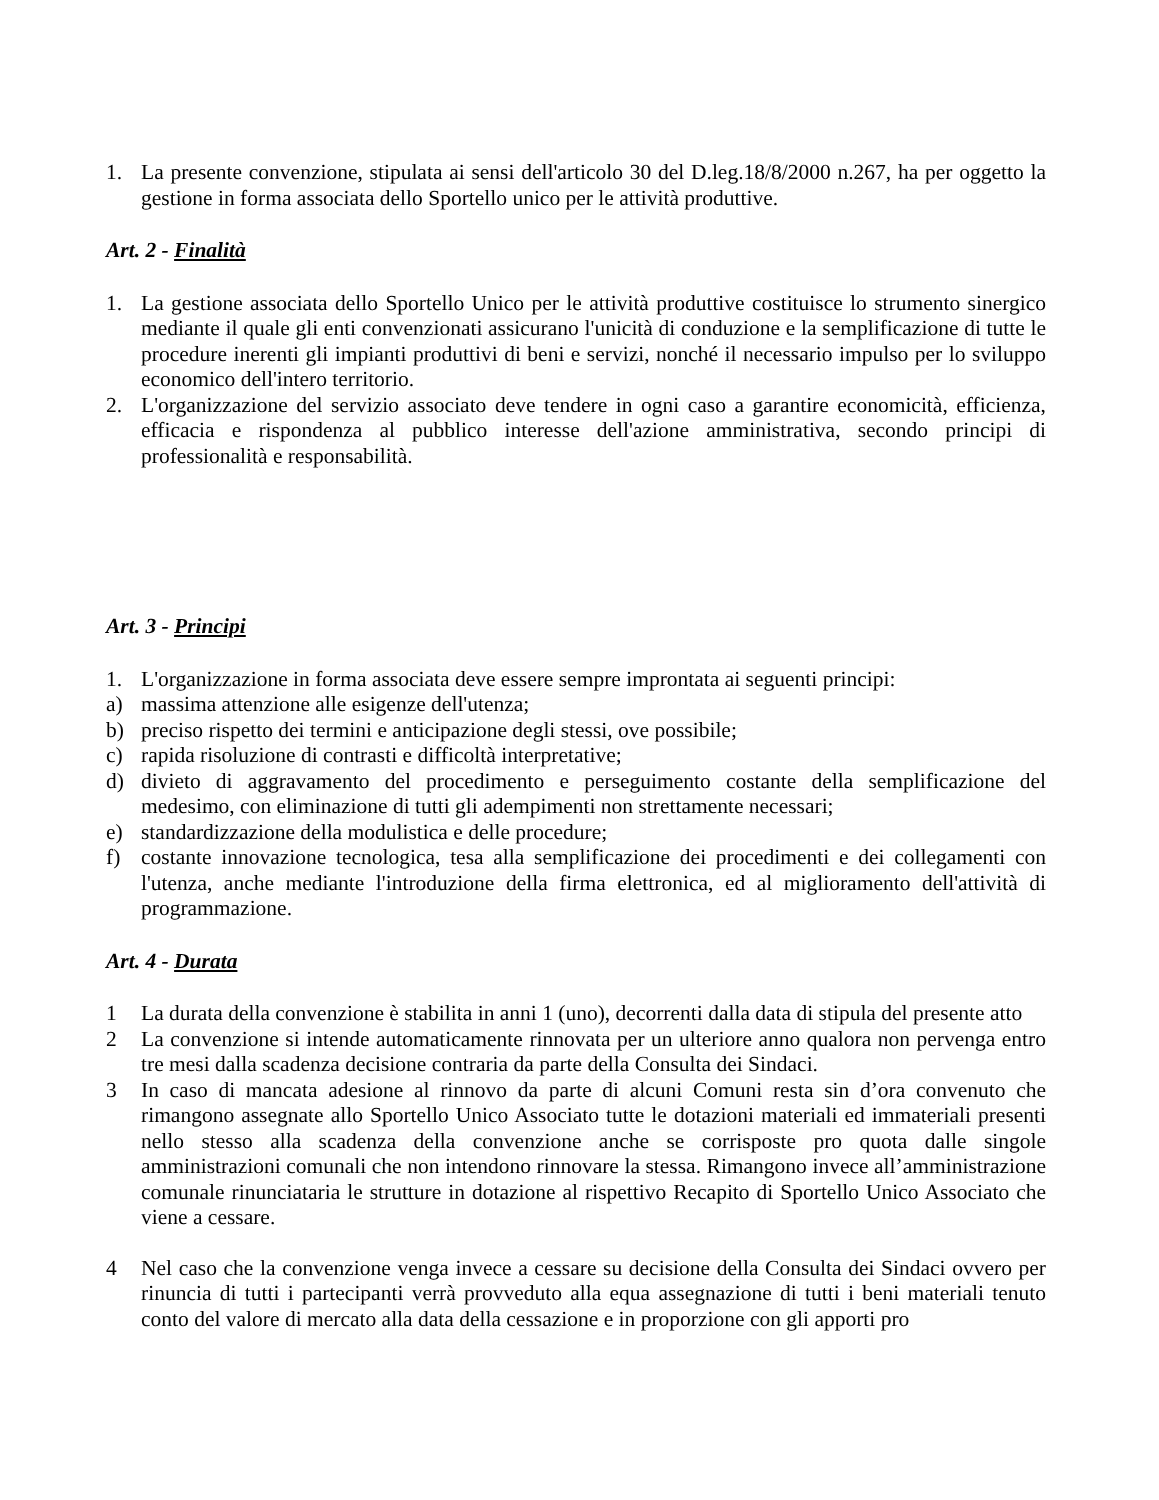1. La presente convenzione, stipulata ai sensi dell'articolo 30 del D.leg.18/8/2000 n.267, ha per oggetto la gestione in forma associata dello Sportello unico per le attività produttive.
Art. 2 - Finalità
1. La gestione associata dello Sportello Unico per le attività produttive costituisce lo strumento sinergico mediante il quale gli enti convenzionati assicurano l'unicità di conduzione e la semplificazione di tutte le procedure inerenti gli impianti produttivi di beni e servizi, nonché il necessario impulso per lo sviluppo economico dell'intero territorio.
2. L'organizzazione del servizio associato deve tendere in ogni caso a garantire economicità, efficienza, efficacia e rispondenza al pubblico interesse dell'azione amministrativa, secondo principi di professionalità e responsabilità.
Art. 3 - Principi
1. L'organizzazione in forma associata deve essere sempre improntata ai seguenti principi:
a) massima attenzione alle esigenze dell'utenza;
b) preciso rispetto dei termini e anticipazione degli stessi, ove possibile;
c) rapida risoluzione di contrasti e difficoltà interpretative;
d) divieto di aggravamento del procedimento e perseguimento costante della semplificazione del medesimo, con eliminazione di tutti gli adempimenti non strettamente necessari;
e) standardizzazione della modulistica e delle procedure;
f) costante innovazione tecnologica, tesa alla semplificazione dei procedimenti e dei collegamenti con l'utenza, anche mediante l'introduzione della firma elettronica, ed al miglioramento dell'attività di programmazione.
Art. 4 - Durata
1 La durata della convenzione è stabilita in anni 1 (uno), decorrenti dalla data di stipula del presente atto
2 La convenzione si intende automaticamente rinnovata per un ulteriore anno qualora non pervenga entro tre mesi dalla scadenza decisione contraria da parte della Consulta dei Sindaci.
3 In caso di mancata adesione al rinnovo da parte di alcuni Comuni resta sin d’ora convenuto che rimangono assegnate allo Sportello Unico Associato tutte le dotazioni materiali ed immateriali presenti nello stesso alla scadenza della convenzione anche se corrisposte pro quota dalle singole amministrazioni comunali che non intendono rinnovare la stessa. Rimangono invece all’amministrazione comunale rinunciataria le strutture in dotazione al rispettivo Recapito di Sportello Unico Associato che viene a cessare.
4 Nel caso che la convenzione venga invece a cessare su decisione della Consulta dei Sindaci ovvero per rinuncia di tutti i partecipanti verrà provveduto alla equa assegnazione di tutti i beni materiali tenuto conto del valore di mercato alla data della cessazione e in proporzione con gli apporti pro